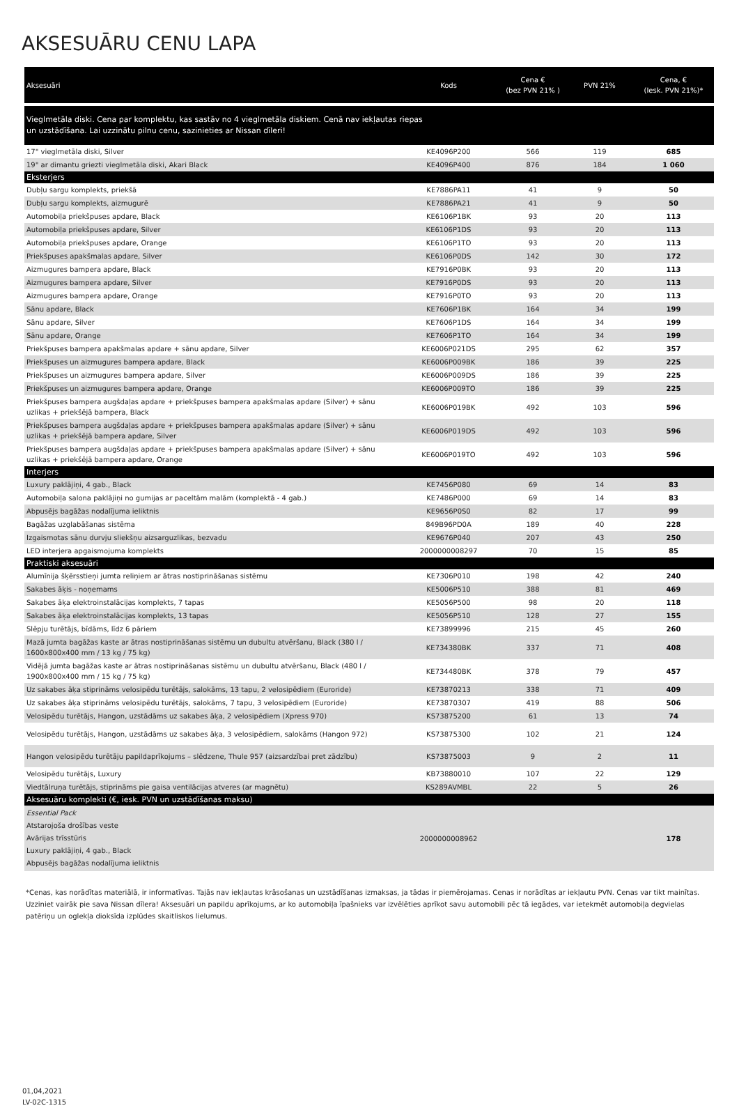AKSESUĀRU CENU LAPA
| Aksesuāri | Kods | Cena € (bez PVN 21% ) | PVN 21% | Cena, € (Iesk. PVN 21%)* |
| --- | --- | --- | --- | --- |
| Vieglmetāla diski. Cena par komplektu, kas sastāv no 4 vieglmetāla diskiem. Cenā nav iekļautas riepas un uzstādīšana. Lai uzzinātu pilnu cenu, sazinieties ar Nissan dīleri! | | | | |
| 17" vieglmetāla diski, Silver | KE4096P200 | 566 | 119 | 685 |
| 19" ar dimantu griezti vieglmetāla diski, Akari Black | KE4096P400 | 876 | 184 | 1 060 |
| Eksterjers | | | | |
| Dubļu sargu komplekts, priekšā | KE7886PA11 | 41 | 9 | 50 |
| Dubļu sargu komplekts, aizmugurē | KE7886PA21 | 41 | 9 | 50 |
| Automobiļa priekšpuses apdare, Black | KE6106P1BK | 93 | 20 | 113 |
| Automobiļa priekšpuses apdare, Silver | KE6106P1DS | 93 | 20 | 113 |
| Automobiļa priekšpuses apdare, Orange | KE6106P1TO | 93 | 20 | 113 |
| Priekšpuses apakšmalas apdare, Silver | KE6106P0DS | 142 | 30 | 172 |
| Aizmugures bampera apdare, Black | KE7916P0BK | 93 | 20 | 113 |
| Aizmugures bampera apdare, Silver | KE7916P0DS | 93 | 20 | 113 |
| Aizmugures bampera apdare, Orange | KE7916P0TO | 93 | 20 | 113 |
| Sānu apdare, Black | KE7606P1BK | 164 | 34 | 199 |
| Sānu apdare, Silver | KE7606P1DS | 164 | 34 | 199 |
| Sānu apdare, Orange | KE7606P1TO | 164 | 34 | 199 |
| Priekšpuses bampera apakšmalas apdare + sānu apdare, Silver | KE6006P021DS | 295 | 62 | 357 |
| Priekšpuses un aizmugures bampera apdare, Black | KE6006P009BK | 186 | 39 | 225 |
| Priekšpuses un aizmugures bampera apdare, Silver | KE6006P009DS | 186 | 39 | 225 |
| Priekšpuses un aizmugures bampera apdare, Orange | KE6006P009TO | 186 | 39 | 225 |
| Priekšpuses bampera augšdaļas apdare + priekšpuses bampera apakšmalas apdare (Silver) + sānu uzlikas + priekšējā bampera, Black | KE6006P019BK | 492 | 103 | 596 |
| Priekšpuses bampera augšdaļas apdare + priekšpuses bampera apakšmalas apdare (Silver) + sānu uzlikas + priekšējā bampera apdare, Silver | KE6006P019DS | 492 | 103 | 596 |
| Priekšpuses bampera augšdaļas apdare + priekšpuses bampera apakšmalas apdare (Silver) + sānu uzlikas + priekšējā bampera apdare, Orange | KE6006P019TO | 492 | 103 | 596 |
| Interjers | | | | |
| Luxury paklājiņi, 4 gab., Black | KE7456P080 | 69 | 14 | 83 |
| Automobiļa salona paklājiņi no gumijas ar paceltām malām (komplektā - 4 gab.) | KE7486P000 | 69 | 14 | 83 |
| Abpusējs bagāžas nodalījuma ieliktnis | KE9656P0S0 | 82 | 17 | 99 |
| Bagāžas uzglabāšanas sistēma | 849B96PD0A | 189 | 40 | 228 |
| Izgaismotas sānu durvju sliekšņu aizsarguzlikas, bezvadu | KE9676P040 | 207 | 43 | 250 |
| LED interjera apgaismojuma komplekts | 2000000008297 | 70 | 15 | 85 |
| Praktiski aksesuāri | | | | |
| Alumīnija šķērsstieņi jumta reliņiem ar ātras nostiprināšanas sistēmu | KE7306P010 | 198 | 42 | 240 |
| Sakabes āķis - noņemams | KE5006P510 | 388 | 81 | 469 |
| Sakabes āķa elektroinstalācijas komplekts, 7 tapas | KE5056P500 | 98 | 20 | 118 |
| Sakabes āķa elektroinstalācijas komplekts, 13 tapas | KE5056P510 | 128 | 27 | 155 |
| Slēpju turētājs, bīdāms, līdz 6 pāriem | KE73899996 | 215 | 45 | 260 |
| Mazā jumta bagāžas kaste ar ātras nostiprināšanas sistēmu un dubultu atvēršanu, Black (380 l / 1600x800x400 mm / 13 kg / 75 kg) | KE734380BK | 337 | 71 | 408 |
| Vidējā jumta bagāžas kaste ar ātras nostiprināšanas sistēmu un dubultu atvēršanu, Black (480 l / 1900x800x400 mm / 15 kg / 75 kg) | KE734480BK | 378 | 79 | 457 |
| Uz sakabes āķa stiprināms velosipēdu turētājs, salokāms, 13 tapu, 2 velosipēdiem (Euroride) | KE73870213 | 338 | 71 | 409 |
| Uz sakabes āķa stiprināms velosipēdu turētājs, salokāms, 7 tapu, 3 velosipēdiem (Euroride) | KE73870307 | 419 | 88 | 506 |
| Velosipēdu turētājs, Hangon, uzstādāms uz sakabes āķa, 2 velosipēdiem (Xpress 970) | KS73875200 | 61 | 13 | 74 |
| Velosipēdu turētājs, Hangon, uzstādāms uz sakabes āķa, 3 velosipēdiem, salokāms (Hangon 972) | KS73875300 | 102 | 21 | 124 |
| Hangon velosipēdu turētāju papildaprīkojums – slēdzene, Thule 957 (aizsardzībai pret zādzību) | KS73875003 | 9 | 2 | 11 |
| Velosipēdu turētājs, Luxury | KB73880010 | 107 | 22 | 129 |
| Viedtālruņa turētājs, stiprināms pie gaisa ventilācijas atveres (ar magnētu) | KS289AVMBL | 22 | 5 | 26 |
| Aksesuāru komplekti (€, iesk. PVN un uzstādīšanas maksu) | | | | |
| Essential Pack Atstarojoša drošības veste Avārijas trīsstūris Luxury paklājiņi, 4 gab., Black Abpusējs bagāžas nodalījuma ieliktnis | 2000000008962 | | | 178 |
*Cenas, kas norādītas materiālā, ir informatīvas. Tajās nav iekļautas krāsošanas un uzstādīšanas izmaksas, ja tādas ir piemērojamas. Cenas ir norādītas ar iekļautu PVN. Cenas var tikt mainītas. Uzziniet vairāk pie sava Nissan dīlera! Aksesuāri un papildu aprīkojums, ar ko automobiļa īpašnieks var izvēlēties aprīkot savu automobili pēc tā iegādes, var ietekmēt automobiļa degvielas patēriņu un oglekļa dioksīda izplūdes skaitliskos lielumus.
01,04,2021
LV-02C-1315